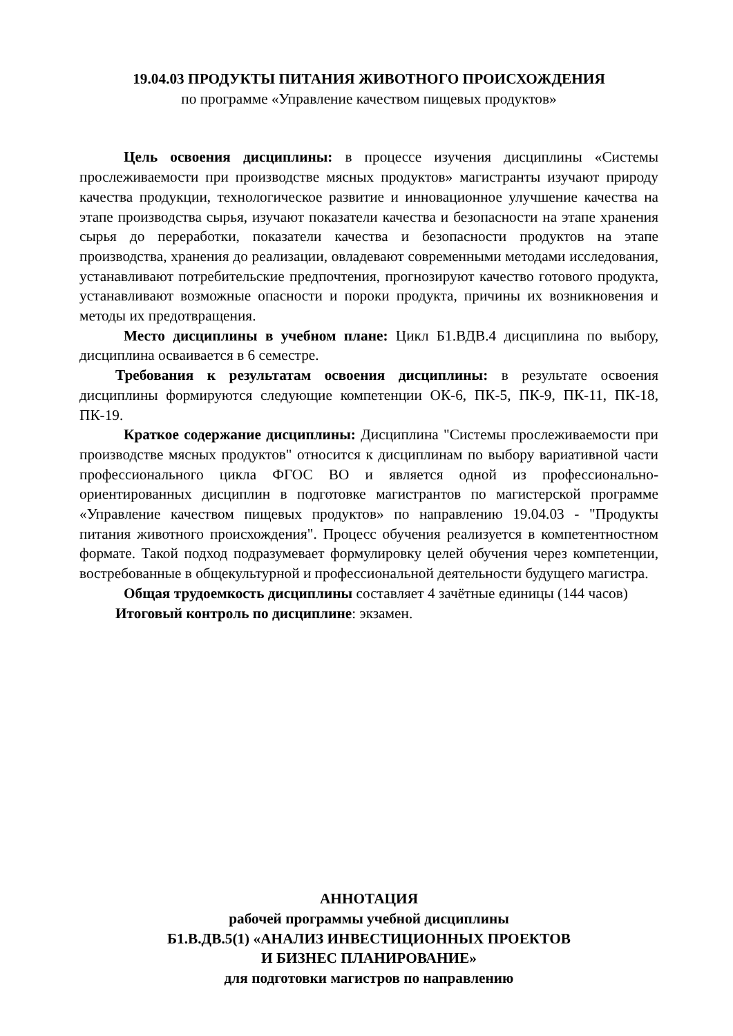19.04.03 ПРОДУКТЫ ПИТАНИЯ ЖИВОТНОГО ПРОИСХОЖДЕНИЯ
по программе «Управление качеством пищевых продуктов»
Цель освоения дисциплины: в процессе изучения дисциплины «Системы прослеживаемости при производстве мясных продуктов» магистранты изучают природу качества продукции, технологическое развитие и инновационное улучшение качества на этапе производства сырья, изучают показатели качества и безопасности на этапе хранения сырья до переработки, показатели качества и безопасности продуктов на этапе производства, хранения до реализации, овладевают современными методами исследования, устанавливают потребительские предпочтения, прогнозируют качество готового продукта, устанавливают возможные опасности и пороки продукта, причины их возникновения и методы их предотвращения.
Место дисциплины в учебном плане: Цикл Б1.ВДВ.4 дисциплина по выбору, дисциплина осваивается в 6 семестре.
Требования к результатам освоения дисциплины: в результате освоения дисциплины формируются следующие компетенции ОК-6, ПК-5, ПК-9, ПК-11, ПК-18, ПК-19.
Краткое содержание дисциплины: Дисциплина "Системы прослеживаемости при производстве мясных продуктов" относится к дисциплинам по выбору вариативной части профессионального цикла ФГОС ВО и является одной из профессионально-ориентированных дисциплин в подготовке магистрантов по магистерской программе «Управление качеством пищевых продуктов» по направлению 19.04.03 - "Продукты питания животного происхождения". Процесс обучения реализуется в компетентностном формате. Такой подход подразумевает формулировку целей обучения через компетенции, востребованные в общекультурной и профессиональной деятельности будущего магистра.
Общая трудоемкость дисциплины составляет 4 зачётные единицы (144 часов)
Итоговый контроль по дисциплине: экзамен.
АННОТАЦИЯ
рабочей программы учебной дисциплины
Б1.В.ДВ.5(1) «АНАЛИЗ ИНВЕСТИЦИОННЫХ ПРОЕКТОВ
И БИЗНЕС ПЛАНИРОВАНИЕ»
для подготовки магистров по направлению